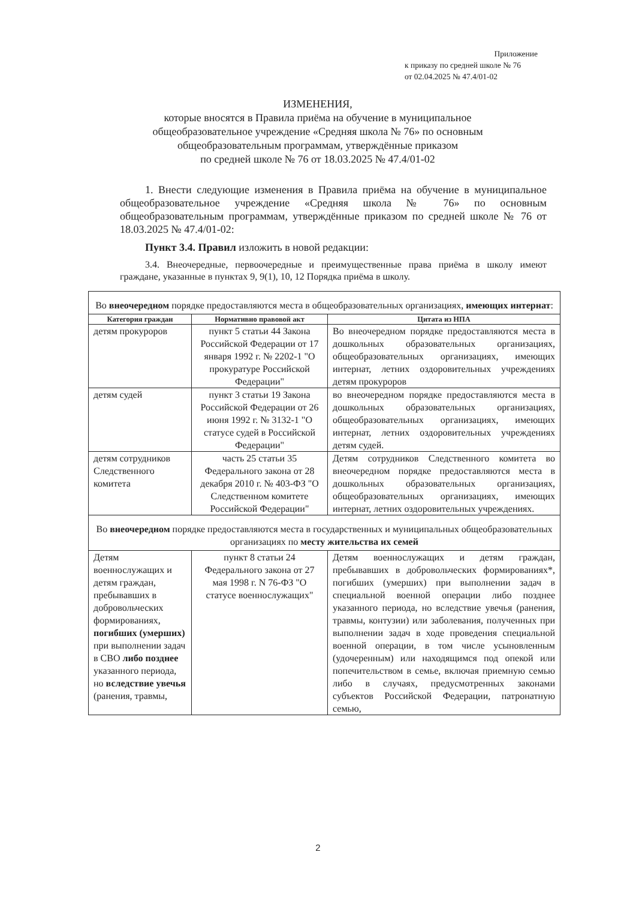Приложение
к приказу по средней школе № 76
от 02.04.2025 № 47.4/01-02
ИЗМЕНЕНИЯ,
которые вносятся в Правила приёма на обучение в муниципальное общеобразовательное учреждение «Средняя школа № 76» по основным общеобразовательным программам, утверждённые приказом
по средней школе № 76 от 18.03.2025 № 47.4/01-02
1. Внести следующие изменения в Правила приёма на обучение в муниципальное общеобразовательное учреждение «Средняя школа № 76» по основным общеобразовательным программам, утверждённые приказом по средней школе № 76 от 18.03.2025 № 47.4/01-02:
Пункт 3.4. Правил изложить в новой редакции:
3.4. Внеочередные, первоочередные и преимущественные права приёма в школу имеют граждане, указанные в пунктах 9, 9(1), 10, 12 Порядка приёма в школу.
| Во внеочередном порядке предоставляются места в общеобразовательных организациях, имеющих интернат : | | |
| Категория граждан | Нормативно правовой акт | Цитата из НПА |
| детям прокуроров | пункт 5 статьи 44 Закона Российской Федерации от 17 января 1992 г. № 2202-1 "О прокуратуре Российской Федерации" | Во внеочередном порядке предоставляются места в дошкольных образовательных организациях, общеобразовательных организациях, имеющих интернат, летних оздоровительных учреждениях детям прокуроров |
| детям судей | пункт 3 статьи 19 Закона Российской Федерации от 26 июня 1992 г. № 3132-1 "О статусе судей в Российской Федерации" | во внеочередном порядке предоставляются места в дошкольных образовательных организациях, общеобразовательных организациях, имеющих интернат, летних оздоровительных учреждениях детям судей. |
| детям сотрудников Следственного комитета | часть 25 статьи 35 Федерального закона от 28 декабря 2010 г. № 403-ФЗ "О Следственном комитете Российской Федерации" | Детям сотрудников Следственного комитета во внеочередном порядке предоставляются места в дошкольных образовательных организациях, общеобразовательных организациях, имеющих интернат, летних оздоровительных учреждениях. |
| Во внеочередном порядке предоставляются места в государственных и муниципальных общеобразовательных организациях по месту жительства их семей | | |
| Детям военнослужащих и детям граждан, пребывавших в добровольческих формированиях, погибших (умерших) при выполнении задач в СВО либо позднее указанного периода, но вследствие увечья (ранения, травмы, | пункт 8 статьи 24 Федерального закона от 27 мая 1998 г. N 76-ФЗ "О статусе военнослужащих" | Детям военнослужащих и детям граждан, пребывавших в добровольческих формированиях*, погибших (умерших) при выполнении задач в специальной военной операции либо позднее указанного периода, но вследствие увечья (ранения, травмы, контузии) или заболевания, полученных при выполнении задач в ходе проведения специальной военной операции, в том числе усыновленным (удочеренным) или находящимся под опекой или попечительством в семье, включая приемную семью либо в случаях, предусмотренных законами субъектов Российской Федерации, патронатную семью, |
2